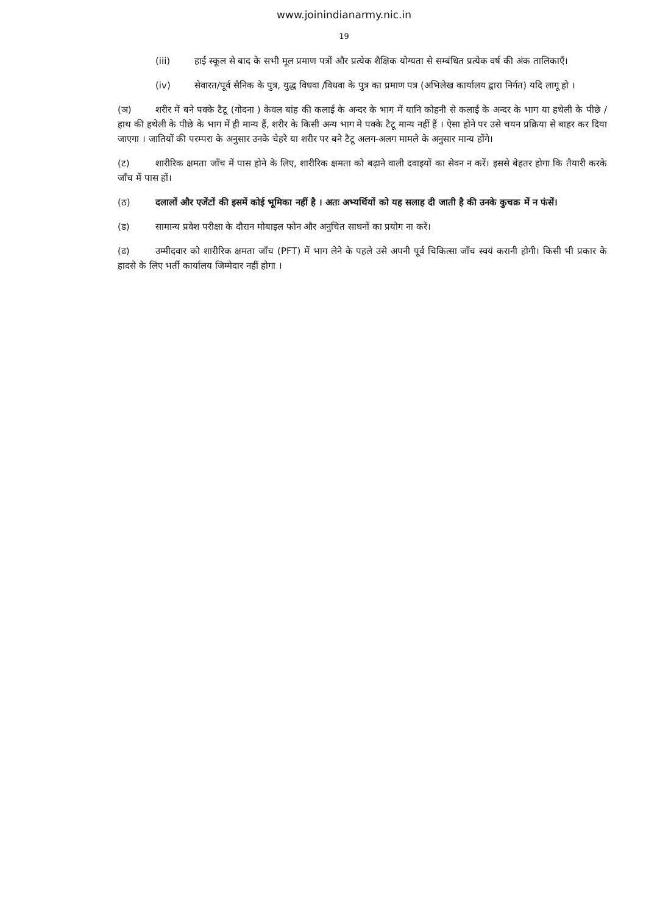www.joinindianarmy.nic.in
19
(iii) हाई स्कूल से बाद के सभी मूल प्रमाण पत्रों और प्रत्येक शैक्षिक योग्यता से सम्बंधित प्रत्येक वर्ष की अंक तालिकाएँ।
(iv) सेवारत/पूर्व सैनिक के पुत्र, युद्ध विधवा /विधवा के पुत्र का प्रमाण पत्र (अभिलेख कार्यालय द्वारा निर्गत) यदि लागू हो ।
(ञ) शरीर में बने पक्के टैटू (गोदना ) केवल बांह की कलाई के अन्दर के भाग में यानि कोहनी से कलाई के अन्दर के भाग या हथेली के पीछे / हाथ की हथेली के पीछे के भाग में ही मान्य हैं, शरीर के किसी अन्य भाग मे पक्के टैटू मान्य नहीं हैं । ऐसा होने पर उसे चयन प्रक्रिया से बाहर कर दिया जाएगा । जातियों की परम्परा के अनुसार उनके चेहरे या शरीर पर बने टैटू अलग-अलग मामले के अनुसार मान्य होंगे।
(ट) शारीरिक क्षमता जाँच में पास होने के लिए, शारीरिक क्षमता को बढ़ाने वाली दवाइयों का सेवन न करें। इससे बेहतर होगा कि तैयारी करके जाँच में पास हों।
(ठ) दलालों और एजेंटों की इसमें कोई भूमिका नहीं है । अतः अभ्यर्थियों को यह सलाह दी जाती है की उनके कुचक्र में न फंसें।
(ड) सामान्य प्रवेश परीक्षा के दौरान मोबाइल फोन और अनुचित साधनों का प्रयोग ना करें।
(ढ) उम्मीदवार को शारीरिक क्षमता जाँच (PFT) में भाग लेने के पहले उसे अपनी पूर्व चिकित्सा जाँच स्वयं करानी होगी। किसी भी प्रकार के हादसे के लिए भर्ती कार्यालय जिम्मेदार नहीं होगा ।